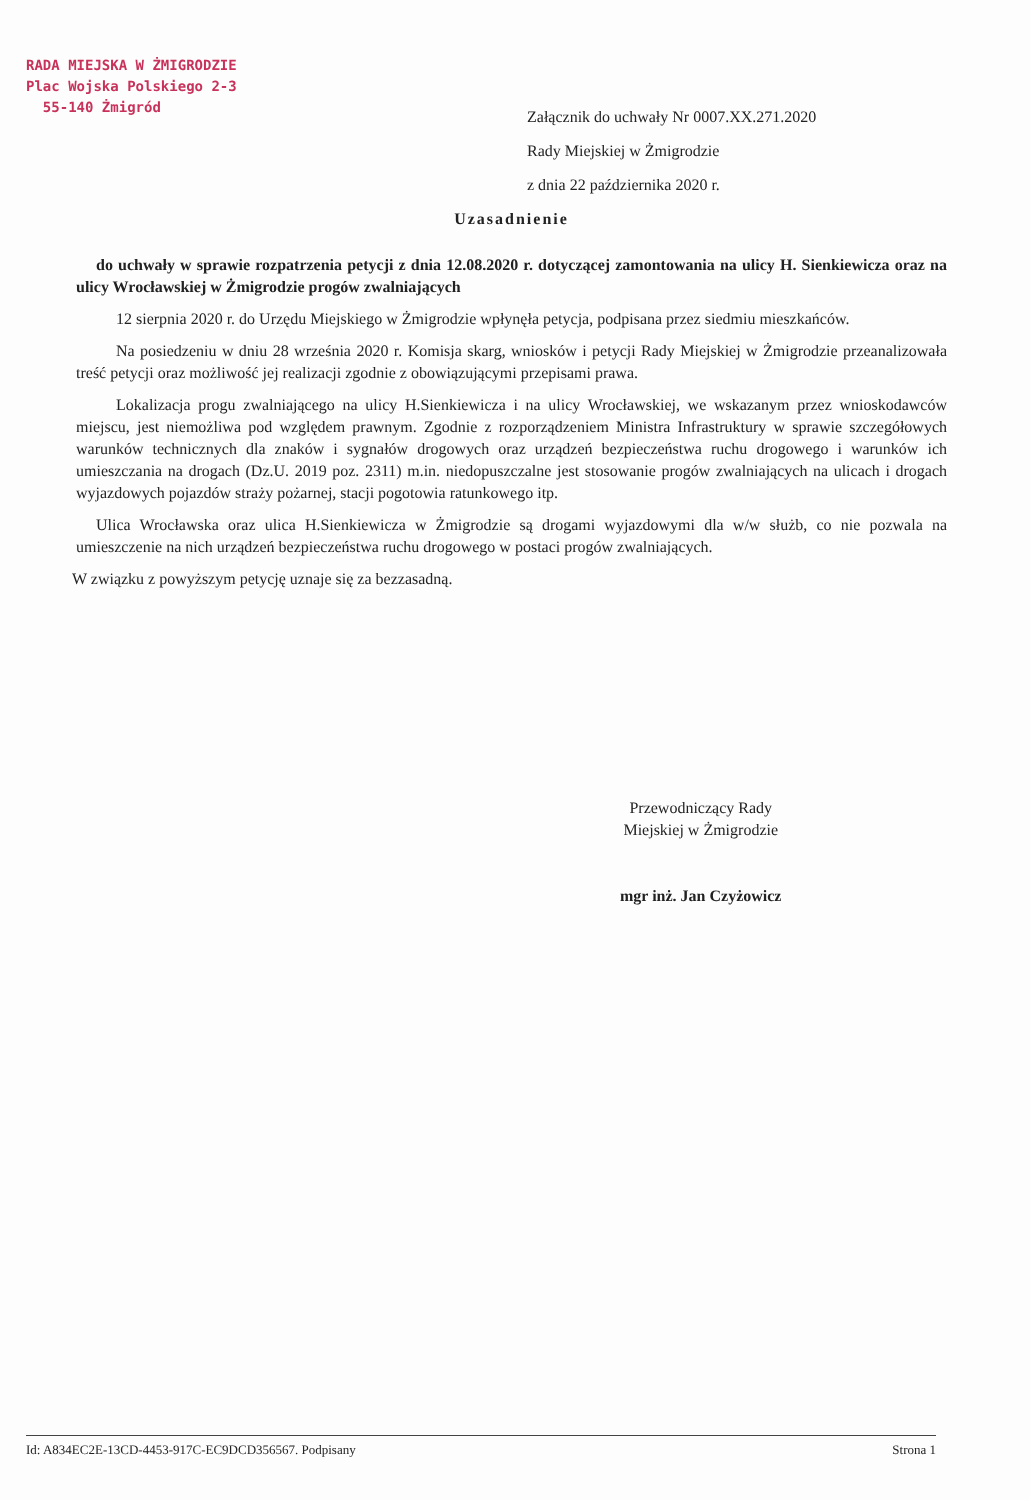RADA MIEJSKA W ŻMIGRODZIE
Plac Wojska Polskiego 2-3
55-140 Żmigród
Załącznik do uchwały Nr 0007.XX.271.2020
Rady Miejskiej w Żmigrodzie
z dnia 22 października 2020 r.
Uzasadnienie
do uchwały w sprawie rozpatrzenia petycji z dnia 12.08.2020 r. dotyczącej zamontowania na ulicy H. Sienkiewicza oraz na ulicy Wrocławskiej w Żmigrodzie progów zwalniających
12 sierpnia 2020 r. do Urzędu Miejskiego w Żmigrodzie wpłynęła petycja, podpisana przez siedmiu mieszkańców.
Na posiedzeniu w dniu 28 września 2020 r. Komisja skarg, wniosków i petycji Rady Miejskiej w Żmigrodzie przeanalizowała treść petycji oraz możliwość jej realizacji zgodnie z obowiązującymi przepisami prawa.
Lokalizacja progu zwalniającego na ulicy H.Sienkiewicza i na ulicy Wrocławskiej, we wskazanym przez wnioskodawców miejscu, jest niemożliwa pod względem prawnym. Zgodnie z rozporządzeniem Ministra Infrastruktury w sprawie szczegółowych warunków technicznych dla znaków i sygnałów drogowych oraz urządzeń bezpieczeństwa ruchu drogowego i warunków ich umieszczania na drogach (Dz.U. 2019 poz. 2311) m.in. niedopuszczalne jest stosowanie progów zwalniających na ulicach i drogach wyjazdowych pojazdów straży pożarnej, stacji pogotowia ratunkowego itp.
Ulica Wrocławska oraz ulica H.Sienkiewicza w Żmigrodzie są drogami wyjazdowymi dla w/w służb, co nie pozwala na umieszczenie na nich urządzeń bezpieczeństwa ruchu drogowego w postaci progów zwalniających.
W związku z powyższym petycję uznaje się za bezzasadną.
Przewodniczący Rady
Miejskiej w Żmigrodzie
mgr inż. Jan Czyżowicz
Id: A834EC2E-13CD-4453-917C-EC9DCD356567. Podpisany Strona 1